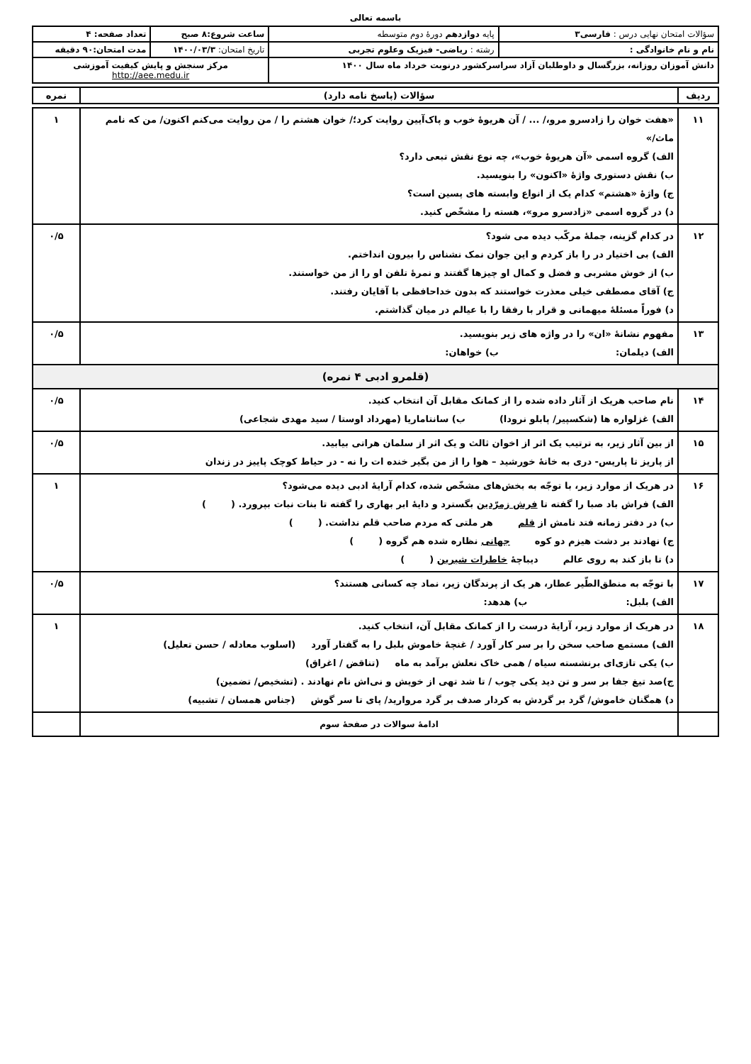باسمه تعالی
| سؤالات امتحان نهایی درس : فارسی۳ | | پایه دوازدهم دورهٔ دوم متوسطه | ساعت شروع:۸ صبح | تعداد صفحه: ۴ |
| نام و نام خانوادگی : | رشته : ریاضی- فیزیک وعلوم تجربی | | تاریخ امتحان: ۱۴۰۰/۰۳/۳ | مدت امتحان:۹۰ دقیقه |
| دانش آموزان روزانه، بزرگسال و داوطلبان آزاد سراسرکشور درنوبت خرداد ماه سال ۱۴۰۰ | | | مرکز سنجش و پایش کیفیت آموزشی http://aee.medu.ir | |
| ردیف | سؤالات (پاسخ نامه دارد) | نمره |
| --- | --- | --- |
| ۱۱ | «هفت خوان را زادسرو مرو،/ ... / آن هریوهٔ خوب و پاک‌آیین روایت کرد؛/ خوان هشتم را / من روایت می‌کنم اکنون/ من که نامم ماث/» الف) گروه اسمی «آن هریوهٔ خوب»، چه نوع نقش تبعی دارد؟ ب) نقش دستوری واژهٔ «اکنون» را بنویسید. ج) واژهٔ «هشتم» کدام یک از انواع وابسته های پسین است؟ د) در گروه اسمی «زادسرو مرو»، هسته را مشخّص کنید. | ۱ |
| ۱۲ | در کدام گزینه، جملهٔ مرکّب دیده می شود؟ الف) بی اختیار در را باز کردم و این جوان نمک نشناس را بیرون انداختم. ب) از خوش مشربی و فضل و کمال او چیزها گفتند و نمرهٔ تلفن او را از من خواستند. ج) آقای مصطفی خیلی معذرت خواستند که بدون خداحافظی با آقایان رفتند. د) فوراً مسئلهٔ میهمانی و قرار با رفقا را با عیالم در میان گذاشتم. | ۰/۵ |
| ۱۳ | مفهوم نشانهٔ «ان» را در واژه های زیر بنویسید. الف) دیلمان: ب) خواهان: | ۰/۵ |
| (قلمرو ادبی ۴ نمره) | | |
| ۱۴ | نام صاحب هریک از آثار داده شده را از کمانک مقابل آن انتخاب کنید. الف) غزلواره ها (شکسپیر/ پابلو نرودا) ب) سانتاماریا (مهرداد اوستا / سید مهدی شجاعی) | ۰/۵ |
| ۱۵ | از بین آثار زیر، به ترتیب یک اثر از اخوان ثالث و یک اثر از سلمان هراتی بیابید. از پاریز تا پاریس- دری به خانهٔ خورشید – هوا را از من بگیر خنده ات را نه - در حیاط کوچک پاییز در زندان | ۰/۵ |
| ۱۶ | در هریک از موارد زیر، با توجّه به بخش‌های مشخّص شده، کدام آرایهٔ ادبی دیده می‌شود؟ الف) فراش باد صبا را گفته تا فرش زمرّدین بگسترد و دایهٔ ابر بهاری را گفته تا بنات نبات بپرورد. ( ) ب) در دفتر زمانه فتد نامش از قلم هر ملتی که مردم صاحب قلم نداشت. ( ) ج) نهادند بر دشت هیزم دو کوه جهانی نظاره شده هم گروه ( ) د) تا باز کند به روی عالم دیباچهٔ خاطرات شیرین ( ) | ۱ |
| ۱۷ | با توجّه به منطق‌الطّیر عطار، هر یک از پرندگان زیر، نماد چه کسانی هستند؟ الف) بلبل: ب) هدهد: | ۰/۵ |
| ۱۸ | در هریک از موارد زیر، آرایهٔ درست را از کمانک مقابل آن، انتخاب کنید. الف) مستمع صاحب سخن را بر سر کار آورد / غنچهٔ خاموش بلبل را به گفتار آورد (اسلوب معادله / حسن تعلیل) ب) یکی تازی‌ای برنشسته سیاه / همی خاک نعلش برآمد به ماه (تناقض / اغراق) ج)صد تیغ جفا بر سر و تن دید یکی چوب / تا شد تهی از خویش و نی‌اش نام نهادند . (تشخیص/ تضمین) د) همگنان خاموش/ گرد بر گردش به کردار صدف بر گرد مروارید/ پای تا سر گوش (جناس همسان / تشبیه) | ۱ |
| | ادامهٔ سوالات در صفحهٔ سوم | |